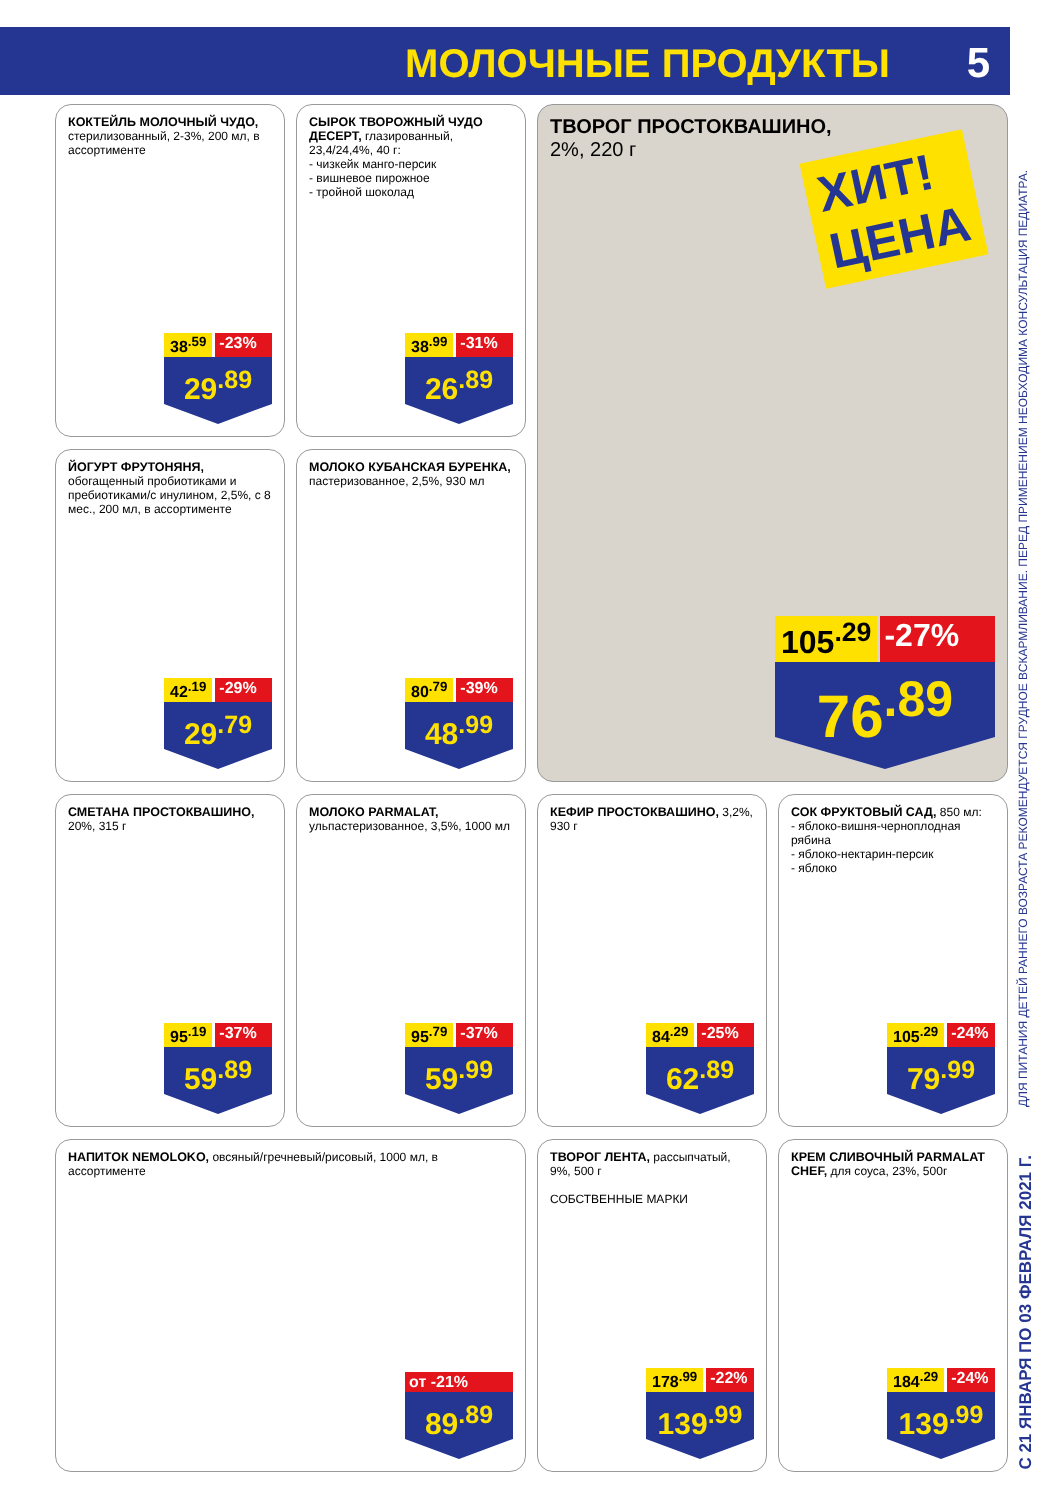МОЛОЧНЫЕ ПРОДУКТЫ 5
КОКТЕЙЛЬ МОЛОЧНЫЙ ЧУДО, стерилизованный, 2-3%, 200 мл, в ассортименте
38<sup>.59</sup> -23%
29<sup>.89</sup>
СЫРОК ТВОРОЖНЫЙ ЧУДО ДЕСЕРТ, глазированный, 23,4/24,4%, 40 г:
- чизкейк манго-персик
- вишневое пирожное
- тройной шоколад
38<sup>.99</sup> -31%
26<sup>.89</sup>
ТВОРОГ ПРОСТОКВАШИНО,
2%, 220 г
ХИТ!
ЦЕНА
105<sup>.29</sup> -27%
76<sup>.89</sup>
ЙОГУРТ ФРУТОНЯНЯ, обогащенный пробиотиками и пребиотиками/с инулином, 2,5%, с 8 мес., 200 мл, в ассортименте
42<sup>.19</sup> -29%
29<sup>.79</sup>
МОЛОКО КУБАНСКАЯ БУРЕНКА, пастеризованное, 2,5%, 930 мл
80<sup>.79</sup> -39%
48<sup>.99</sup>
СМЕТАНА ПРОСТОКВАШИНО, 20%, 315 г
95<sup>.19</sup> -37%
59<sup>.89</sup>
МОЛОКО PARMALAT, ульпастеризованное, 3,5%, 1000 мл
95<sup>.79</sup> -37%
59<sup>.99</sup>
КЕФИР ПРОСТОКВАШИНО, 3,2%, 930 г
84<sup>.29</sup> -25%
62<sup>.89</sup>
СОК ФРУКТОВЫЙ САД, 850 мл:
- яблоко-вишня-черноплодная рябина
- яблоко-нектарин-персик
- яблоко
105<sup>.29</sup> -24%
79<sup>.99</sup>
НАПИТОК NEMOLOKO, овсяный/гречневый/рисовый, 1000 мл, в ассортименте
от -21%
89<sup>.89</sup>
ТВОРОГ ЛЕНТА, рассыпчатый, 9%, 500 г
СОБСТВЕННЫЕ МАРКИ
178<sup>.99</sup> -22%
139<sup>.99</sup>
КРЕМ СЛИВОЧНЫЙ PARMALAT CHEF, для соуса, 23%, 500г
184<sup>.29</sup> -24%
139<sup>.99</sup>
ДЛЯ ПИТАНИЯ ДЕТЕЙ РАННЕГО ВОЗРАСТА РЕКОМЕНДУЕТСЯ ГРУДНОЕ ВСКАРМЛИВАНИЕ. ПЕРЕД ПРИМЕНЕНИЕМ НЕОБХОДИМА КОНСУЛЬТАЦИЯ ПЕДИАТРА.
С 21 ЯНВАРЯ ПО 03 ФЕВРАЛЯ 2021 Г.